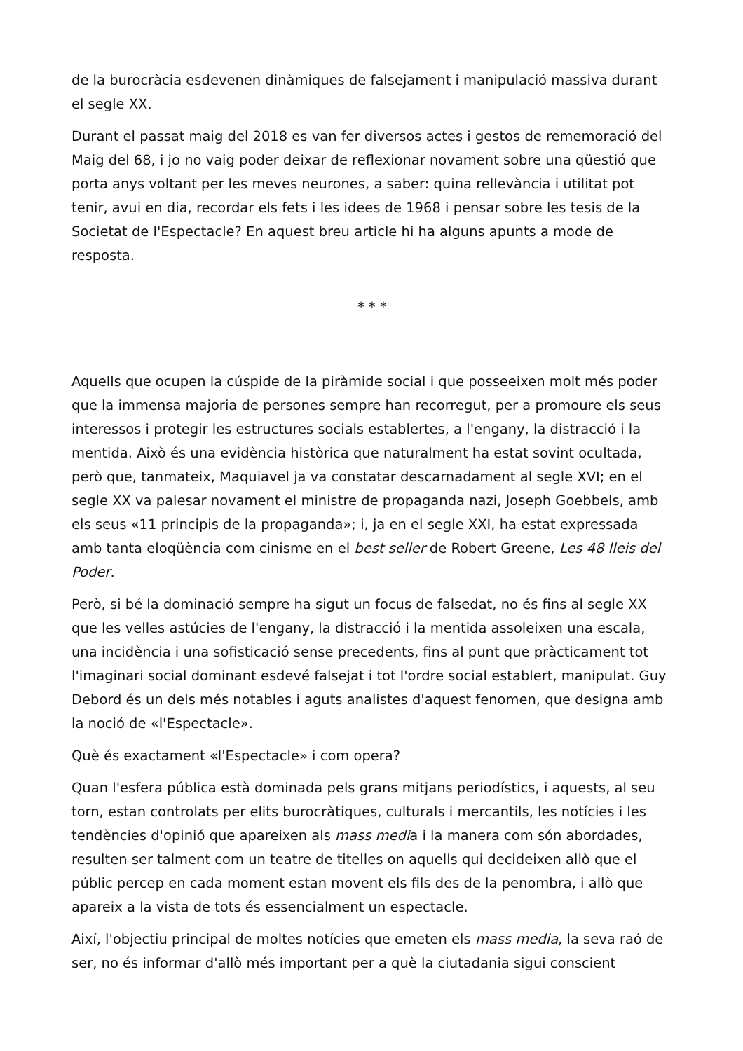de la burocràcia esdevenen dinàmiques de falsejament i manipulació massiva durant el segle XX.
Durant el passat maig del 2018 es van fer diversos actes i gestos de rememoració del Maig del 68, i jo no vaig poder deixar de reflexionar novament sobre una qüestió que porta anys voltant per les meves neurones, a saber: quina rellevància i utilitat pot tenir, avui en dia, recordar els fets i les idees de 1968 i pensar sobre les tesis de la Societat de l'Espectacle? En aquest breu article hi ha alguns apunts a mode de resposta.
* * *
Aquells que ocupen la cúspide de la piràmide social i que posseeixen molt més poder que la immensa majoria de persones sempre han recorregut, per a promoure els seus interessos i protegir les estructures socials establertes, a l'engany, la distracció i la mentida. Això és una evidència històrica que naturalment ha estat sovint ocultada, però que, tanmateix, Maquiavel ja va constatar descarnadament al segle XVI; en el segle XX va palesar novament el ministre de propaganda nazi, Joseph Goebbels, amb els seus «11 principis de la propaganda»; i, ja en el segle XXI, ha estat expressada amb tanta eloqüència com cinisme en el best seller de Robert Greene, Les 48 lleis del Poder.
Però, si bé la dominació sempre ha sigut un focus de falsedat, no és fins al segle XX que les velles astúcies de l'engany, la distracció i la mentida assoleixen una escala, una incidència i una sofisticació sense precedents, fins al punt que pràcticament tot l'imaginari social dominant esdevé falsejat i tot l'ordre social establert, manipulat. Guy Debord és un dels més notables i aguts analistes d'aquest fenomen, que designa amb la noció de «l'Espectacle».
Què és exactament «l'Espectacle» i com opera?
Quan l'esfera pública està dominada pels grans mitjans periodístics, i aquests, al seu torn, estan controlats per elits burocràtiques, culturals i mercantils, les notícies i les tendències d'opinió que apareixen als mass media i la manera com són abordades, resulten ser talment com un teatre de titelles on aquells qui decideixen allò que el públic percep en cada moment estan movent els fils des de la penombra, i allò que apareix a la vista de tots és essencialment un espectacle.
Així, l'objectiu principal de moltes notícies que emeten els mass media, la seva raó de ser, no és informar d'allò més important per a què la ciutadania sigui conscient